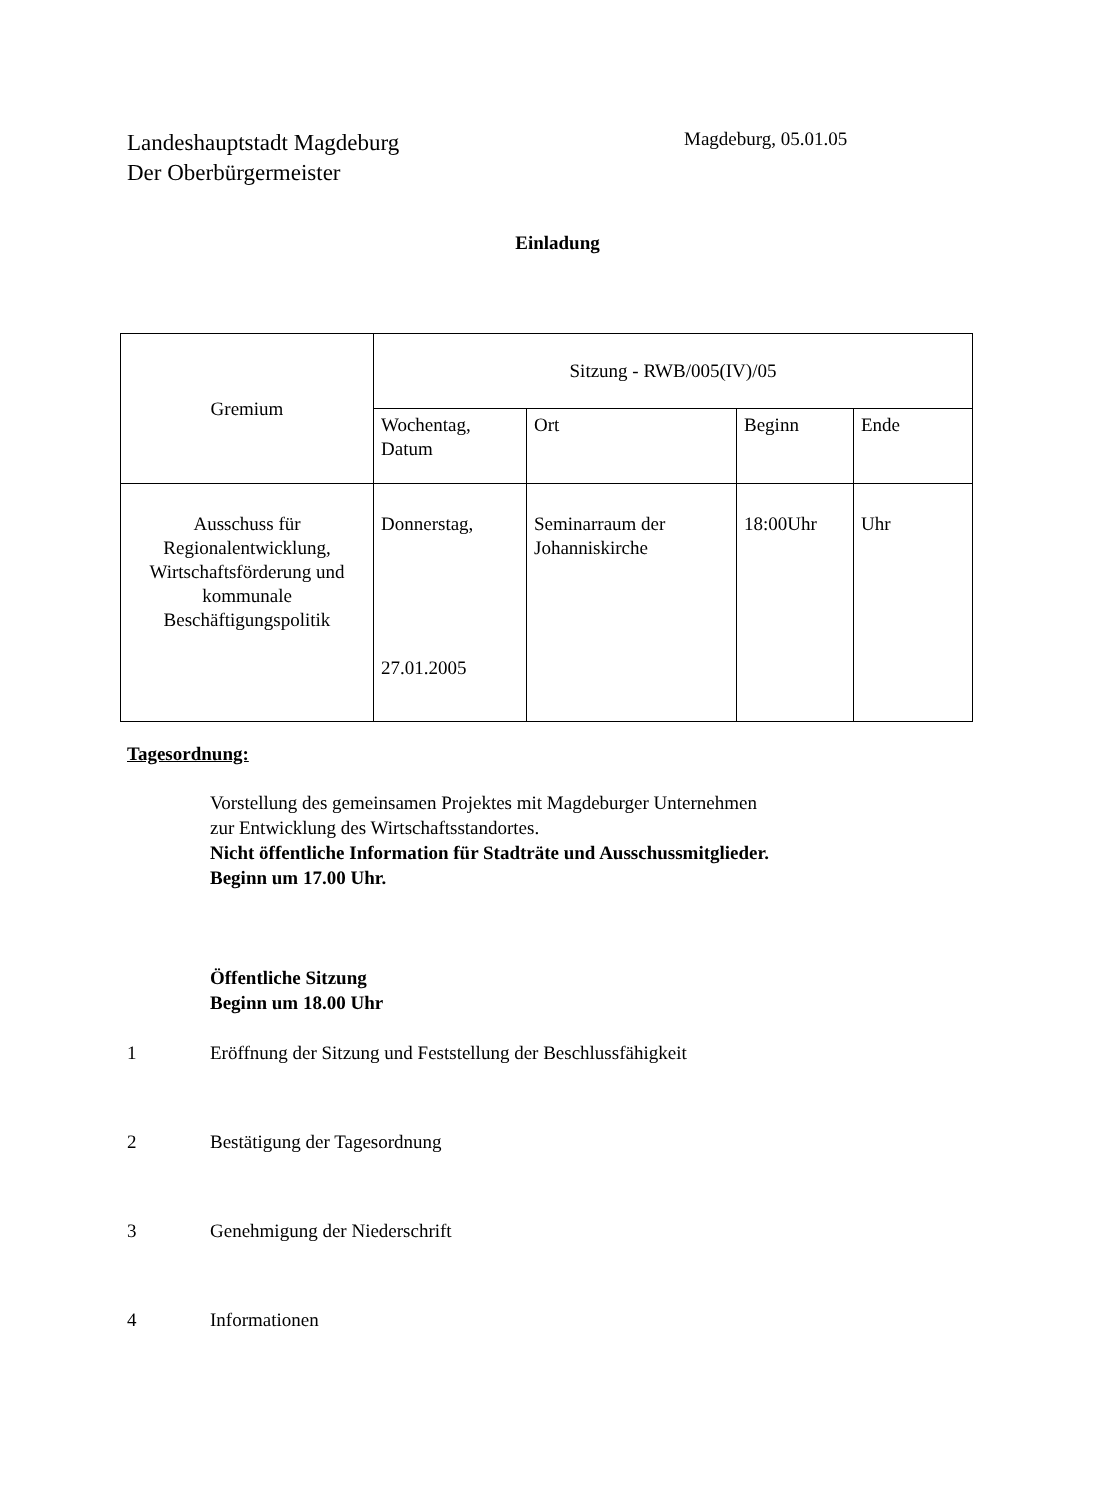Landeshauptstadt Magdeburg
Der Oberbürgermeister
Magdeburg, 05.01.05
Einladung
| Gremium | Sitzung - RWB/005(IV)/05 | | | |
| --- | --- | --- | --- | --- |
| | Wochentag, Datum | Ort | Beginn | Ende |
| Ausschuss für Regionalentwicklung, Wirtschaftsförderung und kommunale Beschäftigungspolitik | Donnerstag, 27.01.2005 | Seminarraum der Johanniskirche | 18:00Uhr | Uhr |
Tagesordnung:
Vorstellung des gemeinsamen Projektes mit Magdeburger Unternehmen
zur Entwicklung des Wirtschaftsstandortes.
Nicht öffentliche Information für Stadträte und Ausschussmitglieder.
Beginn um 17.00 Uhr.
Öffentliche Sitzung
Beginn um 18.00 Uhr
1 Eröffnung der Sitzung und Feststellung der Beschlussfähigkeit
2 Bestätigung der Tagesordnung
3 Genehmigung der Niederschrift
4 Informationen